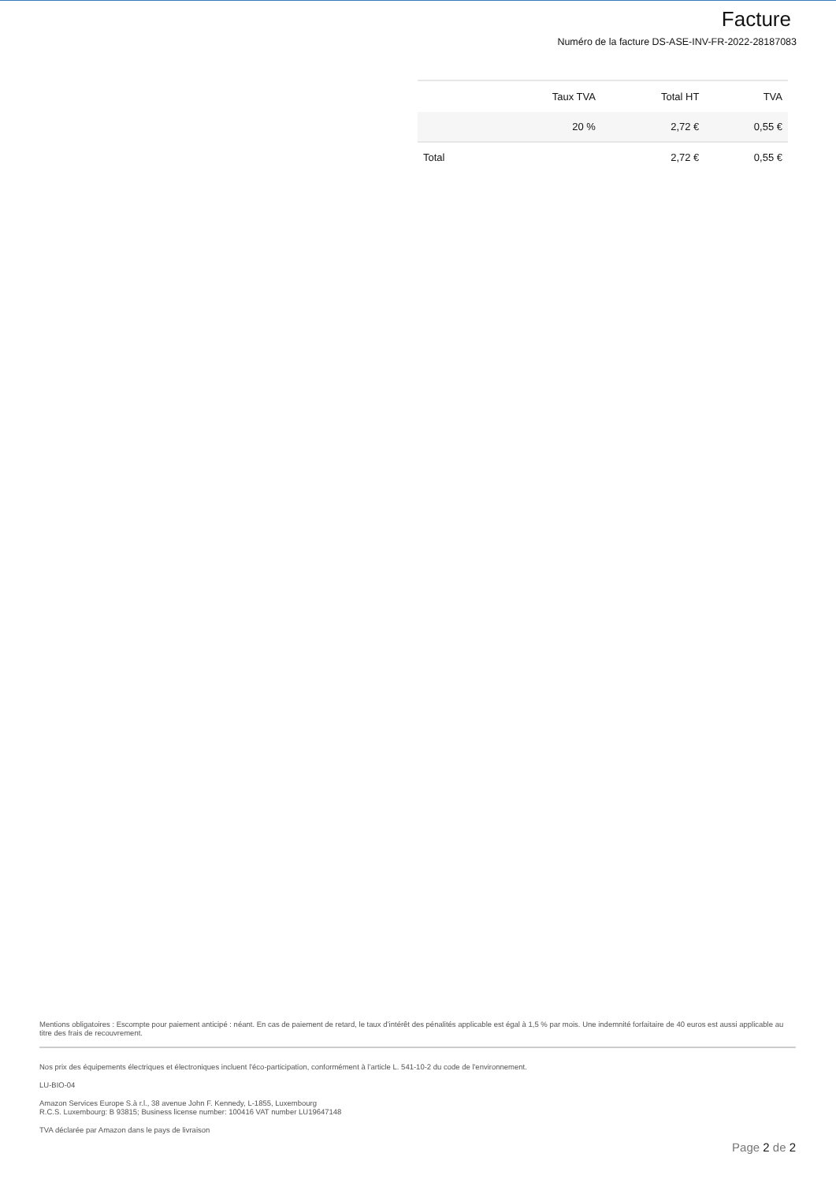Facture
Numéro de la facture DS-ASE-INV-FR-2022-28187083
| | Taux TVA | Total HT | TVA |
| --- | --- | --- | --- |
| | 20 % | 2,72 € | 0,55 € |
| Total | | 2,72 € | 0,55 € |
Mentions obligatoires : Escompte pour paiement anticipé : néant. En cas de paiement de retard, le taux d’intérêt des pénalités applicable est égal à 1,5 % par mois. Une indemnité forfaitaire de 40 euros est aussi applicable au titre des frais de recouvrement.
Nos prix des équipements électriques et électroniques incluent l'éco-participation, conformément à l’article L. 541-10-2 du code de l'environnement.
LU-BIO-04
Amazon Services Europe S.à r.l., 38 avenue John F. Kennedy, L-1855, Luxembourg
R.C.S. Luxembourg: B 93815; Business license number: 100416 VAT number LU19647148
TVA déclarée par Amazon dans le pays de livraison
Page 2 de 2